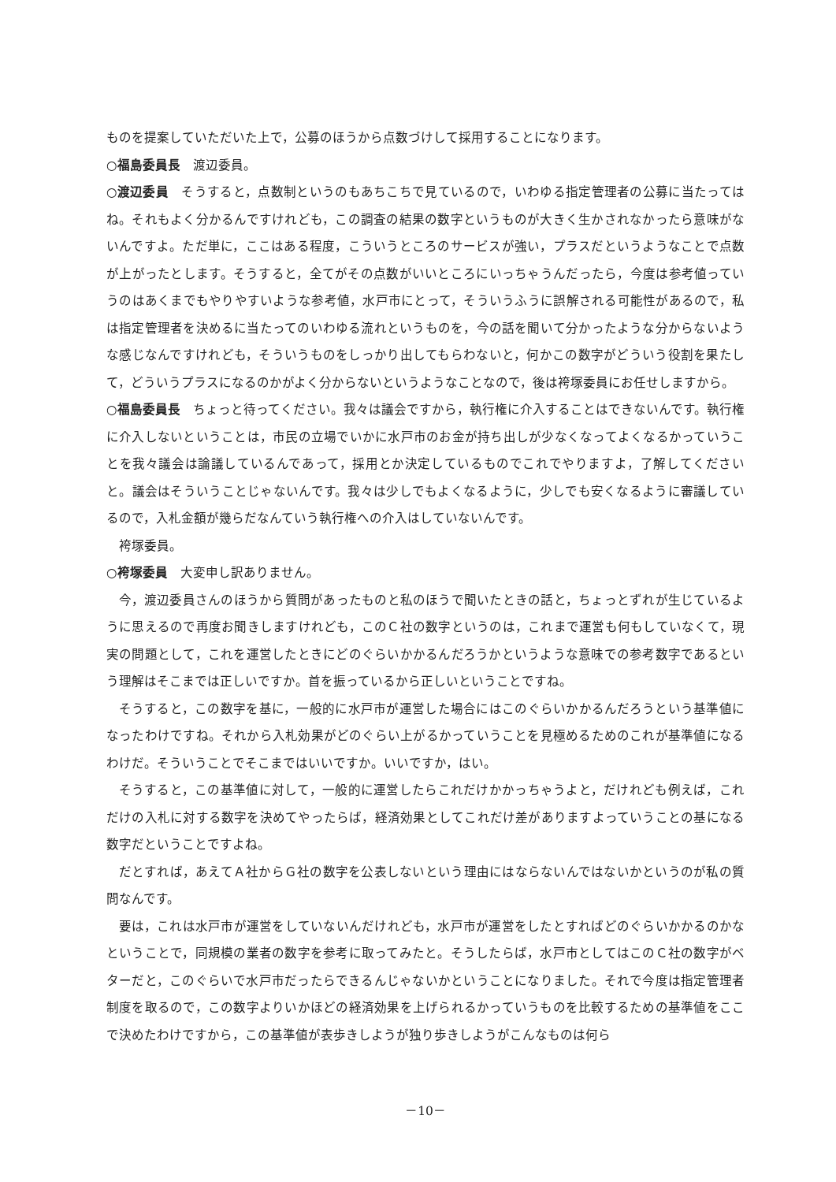ものを提案していただいた上で，公募のほうから点数づけして採用することになります。
○福島委員長　渡辺委員。
○渡辺委員　そうすると，点数制というのもあちこちで見ているので，いわゆる指定管理者の公募に当たってはね。それもよく分かるんですけれども，この調査の結果の数字というものが大きく生かされなかったら意味がないんですよ。ただ単に，ここはある程度，こういうところのサービスが強い，プラスだというようなことで点数が上がったとします。そうすると，全てがその点数がいいところにいっちゃうんだったら，今度は参考値っていうのはあくまでもやりやすいような参考値，水戸市にとって，そういうふうに誤解される可能性があるので，私は指定管理者を決めるに当たってのいわゆる流れというものを，今の話を聞いて分かったような分からないような感じなんですけれども，そういうものをしっかり出してもらわないと，何かこの数字がどういう役割を果たして，どういうプラスになるのかがよく分からないというようなことなので，後は袴塚委員にお任せしますから。
○福島委員長　ちょっと待ってください。我々は議会ですから，執行権に介入することはできないんです。執行権に介入しないということは，市民の立場でいかに水戸市のお金が持ち出しが少なくなってよくなるかっていうことを我々議会は論議しているんであって，採用とか決定しているものでこれでやりますよ，了解してくださいと。議会はそういうことじゃないんです。我々は少しでもよくなるように，少しでも安くなるように審議しているので，入札金額が幾らだなんていう執行権への介入はしていないんです。
袴塚委員。
○袴塚委員　大変申し訳ありません。
今，渡辺委員さんのほうから質問があったものと私のほうで聞いたときの話と，ちょっとずれが生じているように思えるので再度お聞きしますけれども，このＣ社の数字というのは，これまで運営も何もしていなくて，現実の問題として，これを運営したときにどのぐらいかかるんだろうかというような意味での参考数字であるという理解はそこまでは正しいですか。首を振っているから正しいということですね。
そうすると，この数字を基に，一般的に水戸市が運営した場合にはこのぐらいかかるんだろうという基準値になったわけですね。それから入札効果がどのぐらい上がるかっていうことを見極めるためのこれが基準値になるわけだ。そういうことでそこまではいいですか。いいですか，はい。
そうすると，この基準値に対して，一般的に運営したらこれだけかかっちゃうよと，だけれども例えば，これだけの入札に対する数字を決めてやったらば，経済効果としてこれだけ差がありますよっていうことの基になる数字だということですよね。
だとすれば，あえてＡ社からＧ社の数字を公表しないという理由にはならないんではないかというのが私の質問なんです。
要は，これは水戸市が運営をしていないんだけれども，水戸市が運営をしたとすればどのぐらいかかるのかなということで，同規模の業者の数字を参考に取ってみたと。そうしたらば，水戸市としてはこのＣ社の数字がベターだと，このぐらいで水戸市だったらできるんじゃないかということになりました。それで今度は指定管理者制度を取るので，この数字よりいかほどの経済効果を上げられるかっていうものを比較するための基準値をここで決めたわけですから，この基準値が表歩きしようが独り歩きしようがこんなものは何ら
－10－